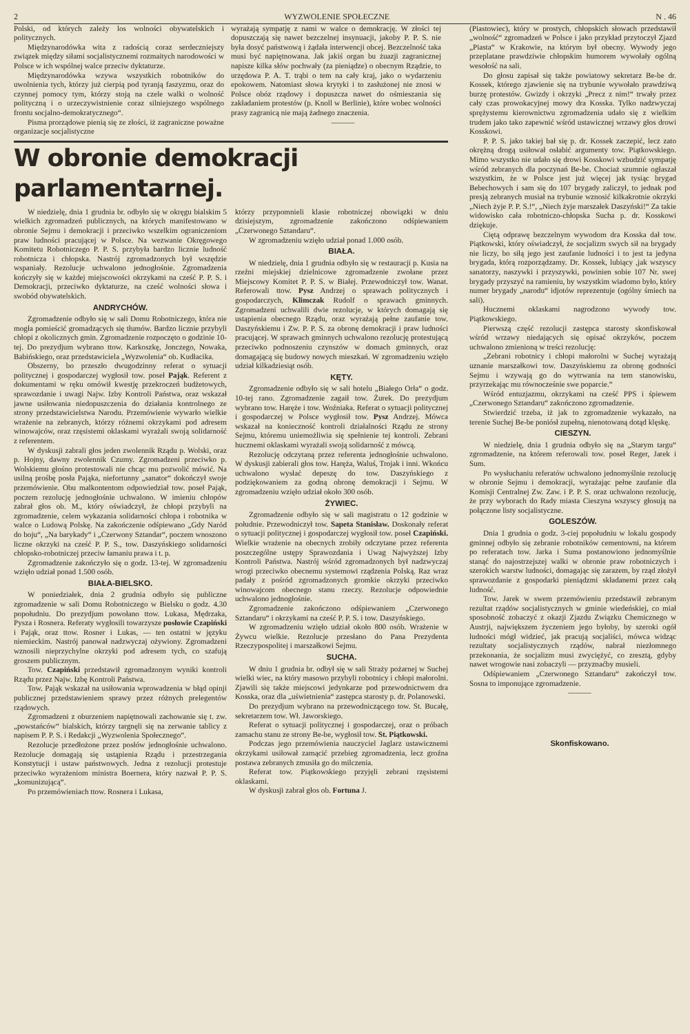2 WYZWOLENIE SPOŁECZNE N . 46
Polski, od których zależy los wolności obywatelskich i politycznych.
Międzynarodówka wita z radością coraz serdeczniejszy związek między siłami socjalistycznemi rozmaitych narodowości w Polsce w ich wspólnej walce przeciw dyktaturze.
Międzynarodówka wzywa wszystkich robotników do uwolnienia tych, którzy już cierpią pod tyranją faszyzmu, oraz do czynnej pomocy tym, którzy stoją na czele walki o wolność polityczną i o urzeczywistnienie coraz silniejszego wspólnego frontu socjalno-demokratycznego“.
Pisma prorządowe pienią się ze złości, iż zagraniczne poważne organizacje socjalistyczne
wyrażają sympatję z nami w walce o demokrację. W złości tej dopuszczają się nawet bezczelnej insynuacji, jakoby P. P. S. nie była dosyć państwową i żądała interwencji obcej. Bezczelność taka musi być napiętnowana. Jak jakiś organ bu żuazji zagranicznej napisze kilka słów pochwały (za pieniądze) o obecnym Rządzie, to urzędowa P. A. T. trąbi o tem na cały kraj, jako o wydarzeniu epokowem. Natomiast słowa krytyki i to zasłużonej nie znosi w Polsce obóz rządowy i dopuszcza nawet do ośmieszania się zakładaniem protestów (p. Knoll w Berlinie), które wobec wolności prasy zagranicą nie mają żadnego znaczenia.
———
(Piastowiec), który w prostych, chłopskich słowach przedstawił „wolność“ zgromadzeń w Polsce i jako przykład przytoczył Zjazd „Piasta“ w Krakowie, na którym był obecny. Wywody jego przeplatane prawdziwie chłopskim humorem wywołały ogólną wesołość na sali.
Do głosu zapisał się także powiatowy sekretarz Be-be dr. Kossek, którego zjawienie się na trybunie wywołało prawdziwą burzę protestów. Gwizdy i okrzyki „Precz z nim!“ trwały przez cały czas prowokacyjnej mowy dra Kosska. Tylko nadzwyczaj sprężystemu kierownictwu zgromadzenia udało się z wielkim trudem jako tako zapewnić wśród ustawicznej wrzawy głos drowi Kosskowi.
P. P. S. jako takiej bał się p. dr. Kossek zaczepić, lecz zato okrężną drogą usiłował osłabić argumenty tow. Piątkowskiego. Mimo wszystko nie udało się drowi Kosskowi wzbudzić sympatję wśród zebranych dla poczynań Be-be. Chociaż szumnie ogłaszał wszystkim, że w Polsce jest już więcej jak tysiąc brygad Bebechowych i sam się do 107 brygady zaliczył, to jednak pod presją zebranych musiał na trybunie wznosić kilkakrotnie okrzyki „Niech żyje P. P. S.!“, „Niech żyje marszałek Daszyński!“ Za takie widowisko cała robotniczo-chłopska Sucha p. dr. Kosskowi dziękuje.
Ciętą odprawę bezczelnym wywodom dra Kosska dał tow. Piątkowski, który oświadczył, że socjalizm swych sił na brygady nie liczy, bo siłą jego jest zaufanie ludności i to jest ta jedyna brygada, którą rozporządzamy. Dr. Kossek, lubiący ,jak wszyscy sanatorzy, naszywki i przyszywki, powinien sobie 107 Nr. swej brygady przyszyć na ramieniu, by wszystkim wiadomo było, który numer brygady „narodu“ idjotów reprezentuje (ogólny śmiech na sali).
Hucznemi oklaskami nagrodzono wywody tow. Piątkowskiego.
Pierwszą część rezolucji zastępca starosty skonfiskował wśród wrzawy niedających się opisać okrzyków, poczem uchwalono zmienioną w treści rezolucję:
„Zebrani robotnicy i chłopi małorolni w Suchej wyrażają uznanie marszałkowi tow. Daszyńskiemu za obronę godności Sejmu i wzywają go do wytrwania na tem stanowisku, przyrzekając mu równocześnie swe poparcie.“
Wśród entuzjazmu, okrzykami na cześć PPS i śpiewem „Czerwonego Sztandaru“ zakończono zgromadzenie.
Stwierdzić trzeba, iż jak to zgromadzenie wykazało, na terenie Suchej Be-be poniósł zupełną, nienotowaną dotąd klęskę.
CIESZYN.
W niedzielę, dnia 1 grudnia odbyło się na „Starym targu“ zgromadzenie, na którem referowali tow. poseł Reger, Jarek i Sum.
Po wysłuchaniu referatów uchwalono jednomyślnie rezolucję w obronie Sejmu i demokracji, wyrażając pełne zaufanie dla Komisji Centralnej Zw. Zaw. i P. P. S. oraz uchwalono rezolucję, że przy wyborach do Rady miasta Cieszyna wszyscy głosują na połączone listy socjalistyczne.
GOLESZÓW.
Dnia 1 grudnia o godz. 3-ciej popołudniu w lokalu gospody gminnej odbyło się zebranie robotników cementowni, na którem po referatach tow. Jarka i Suma postanowiono jednomyślnie stanąć do najostrzejszej walki w obronie praw robotniczych i szerokich warstw ludności, domagając się zarazem, by rząd złożył sprawozdanie z gospodarki pieniądzmi składanemi przez całą ludność.
Tow. Jarek w swem przemówieniu przedstawił zebranym rezultat rządów socjalistycznych w gminie wiedeńskiej, co miał sposobność zobaczyć z okazji Zjazdu Związku Chemicznego w Austrji, największem życzeniem jego byłoby, by szeroki ogół ludności mógł widzieć, jak pracują socjaliści, mówca widząc rezultaty socjalistycznych rządów, nabrał niezłomnego przekonania, że socjalizm musi zwyciężyć, co zresztą, gdyby nawet wrogowie nasi zobaczyli — przyznaćby musieli.
Odśpiewaniem „Czerwonego Sztandaru“ zakończył tow. Sosna to imponujące zgromadzenie.
———
Skonfiskowano.
W obronie demokracji parlamentarnej.
W niedzielę, dnia 1 grudnia br. odbyło się w okręgu bialskim 5 wielkich zgromadzeń publicznych, na których manifestowano w obronie Sejmu i demokracji i przeciwko wszelkim ograniczeniom praw ludności pracującej w Polsce. Na wezwanie Okręgowego Komitetu Robotniczego P. P. S. przybyła bardzo licznie ludność robotnicza i chłopska. Nastrój zgromadzonych był wszędzie wspaniały. Rezolucje uchwalono jednogłośnie. Zgromadzenia kończyły się w każdej miejscowości okrzykami na cześć P. P. S. i Demokracji, przeciwko dyktaturze, na cześć wolności słowa i swobód obywatelskich.
ANDRYCHÓW.
Zgromadzenie odbyło się w sali Domu Robotniczego, która nie mogła pomieścić gromadzących się tłumów. Bardzo licznie przybyli chłopi z okolicznych gmin. Zgromadzenie rozpoczęto o godzinie 10-tej. Do prezydjum wybrano ttow. Karkoszkę, Jonczego, Nowaka, Babińskiego, oraz przedstawiciela „Wyzwolenia“ ob. Kudłacika.
Obszerny, bo przeszło dwugodzinny referat o sytuacji politycznej i gospodarczej wygłosił tow. poseł Pająk. Referent z dokumentami w ręku omówił kwestję przekroczeń budżetowych, sprawozdanie i uwagi Najw. Izby Kontroli Państwa, oraz wskazał jawne usiłowania niedopuszczenia do działania kontrolnego ze strony przedstawicielstwa Narodu. Przemówienie wywarło wielkie wrażenie na zebranych, którzy różnemi okrzykami pod adresem winowajców, oraz rzęsistemi oklaskami wyrażali swoją solidarność z referentem.
W dyskusji zabrali głos jeden zwolennik Rządu p. Wolski, oraz p. Hojny, dawny zwolennik Czumy. Zgromadzeni przeciwko p. Wolskiemu głośno protestowali nie chcąc mu pozwolić mówić. Na usilną prośbę posła Pająka, niefortunny „sanator“ dokończył swoje przemówienie. Obu malkontentom odpowiedział tow. poseł Pająk, poczem rezolucję jednogłośnie uchwalono. W imieniu chłopów zabrał głos ob. M., który oświadczył, że chłopi przybyli na zgromadzenie, celem wykazania solidarności chłopa i robotnika w walce o Ludową Polskę. Na zakończenie odśpiewano „Gdy Naród do boju“, „Na barykady“ i „Czerwony Sztandar“, poczem wnoszono liczne okrzyki na cześć P. P. S., tow. Daszyńskiego solidarności chłopsko-robotniczej przeciw łamaniu prawa i t. p.
Zgromadzenie zakończyło się o godz. 13-tej. W zgromadzeniu wzięło udział ponad 1.500 osób.
BIAŁA-BIELSKO.
W poniedziałek, dnia 2 grudnia odbyło się publiczne zgromadzenie w sali Domu Robotniczego w Bielsku o godz. 4.30 popołudniu. Do prezydjum powołano ttow. Lukasa, Mędrzaka, Pysza i Rosnera. Referaty wygłosili towarzysze posłowie Czapiński i Pająk, oraz ttow. Rosner i Lukas, — ten ostatni w języku niemieckim. Nastrój panował nadzwyczaj ożywiony. Zgromadzeni wznosili nieprzychylne okrzyki pod adresem tych, co szafują groszem publicznym.
Tow. Czapiński przedstawił zgromadzonym wyniki kontroli Rządu przez Najw. Izbę Kontroli Państwa.
Tow. Pająk wskazał na usiłowania wprowadzenia w błąd opinji publicznej przedstawieniem sprawy przez różnych prelegentów rządowych.
Zgromadzeni z oburzeniem napiętnowali zachowanie się t. zw. „powstańców“ bialskich, którzy targnęli się na zerwanie tablicy z napisem P. P. S. i Redakcji „Wyzwolenia Społecznego“.
Rezolucje przedłożone przez posłów jednogłośnie uchwalono. Rezolucje domagają się ustąpienia Rządu i przestrzegania Konstytucji i ustaw państwowych. Jedna z rezolucji protestuje przeciwko wyrażeniom ministra Boernera, który nazwał P. P. S. „komunizującą“.
Po przemówieniach ttow. Rosnera i Lukasa,
którzy przypomnieli klasie robotniczej obowiązki w dniu dzisiejszym, zgromadzenie zakończono odśpiewaniem „Czerwonego Sztandaru“.
W zgromadzeniu wzięło udział ponad 1.000 osób.
BIAŁA.
W niedzielę, dnia 1 grudnia odbyło się w restauracji p. Kusia na rzeźni miejskiej dzielnicowe zgromadzenie zwołane przez Miejscowy Komitet P. P. S. w Białej. Przewodniczył tow. Wanat. Referowali ttow. Pysz Andrzej o sprawach politycznych i gospodarczych, Klimczak Rudolf o sprawach gminnych. Zgromadzeni uchwalili dwie rezolucje, w których domagają się ustąpienia obecnego Rządu, oraz wyrażają pełne zaufanie tow. Daszyńskiemu i Zw. P. P. S. za obronę demokracji i praw ludności pracującej. W sprawach gminnych uchwalono rezolucję protestującą przeciwko podnoszeniu czynszów w domach gminnych, oraz domagającą się budowy nowych mieszkań. W zgromadzeniu wzięło udział kilkadziesiąt osób.
KĘTY.
Zgromadzenie odbyło się w sali hotelu „Białego Orła“ o godz. 10-tej rano. Zgromadzenie zagaił tow. Żurek. Do prezydjum wybrano tow. Haręże i tow. Woźniaka. Referat o sytuacji politycznej i gospodarczej w Polsce wygłosił tow. Pysz Andrzej. Mówca wskazał na konieczność kontroli działalności Rządu ze strony Sejmu, któremu uniemożliwia się spełnienie tej kontroli. Zebrani hucznemi oklaskami wyrażali swoją solidarność z mówcą.
Rezolucję odczytaną przez referenta jednogłośnie uchwalono. W dyskusji zabierali głos tow. Haręża, Waluś, Trojak i inni. Wkońcu uchwalono wysłać depeszę do tow. Daszyńskiego z podziękowaniem za godną obronę demokracji i Sejmu. W zgromadzeniu wzięło udział około 300 osób.
ŻYWIEC.
Zgromadzenie odbyło się w sali magistratu o 12 godzinie w południe. Przewodniczył tow. Sapeta Stanisław. Doskonały referat o sytuacji politycznej i gospodarczej wygłosił tow. poseł Czapiński. Wielkie wrażenie na obecnych zrobiły odczytane przez referenta poszczególne ustępy Sprawozdania i Uwag Najwyższej Izby Kontroli Państwa. Nastrój wśród zgromadzonych był nadzwyczaj wrogi przeciwko obecnemu systemowi rządzenia Polską. Raz wraz padały z pośród zgromadzonych gromkie okrzyki przeciwko winowajcom obecnego stanu rzeczy. Rezolucje odpowiednie uchwalono jednogłośnie.
Zgromadzenie zakończono odśpiewaniem „Czerwonego Sztandaru“ i okrzykami na cześć P. P. S. i tow. Daszyńskiego.
W zgromadzeniu wzięło udział około 800 osób. Wrażenie w Żywcu wielkie. Rezolucje przesłano do Pana Prezydenta Rzeczypospolitej i marszałkowi Sejmu.
SUCHA.
W dniu 1 grudnia br. odbył się w sali Straży pożarnej w Suchej wielki wiec, na który masowo przybyli robotnicy i chłopi małorolni. Zjawili się także miejscowi jedynkarze pod przewodnictwem dra Kosska, oraz dla „uświetnienia“ zastępca starosty p. dr. Polanowski.
Do prezydjum wybrano na przewodniczącego tow. St. Bucałę, sekretarzem tow. Wł. Jaworskiego.
Referat o sytuacji politycznej i gospodarczej, oraz o próbach zamachu stanu ze strony Be-be, wygłosił tow. St. Piątkowski.
Podczas jego przemówienia nauczyciel Jaglarz ustawicznemi okrzykami usiłował zamącić przebieg zgromadzenia, lecz groźna postawa zebranych zmusiła go do milczenia.
Referat tow. Piątkowskiego przyjęli zebrani rzęsistemi oklaskami.
W dyskusji zabrał głos ob. Fortuna J.